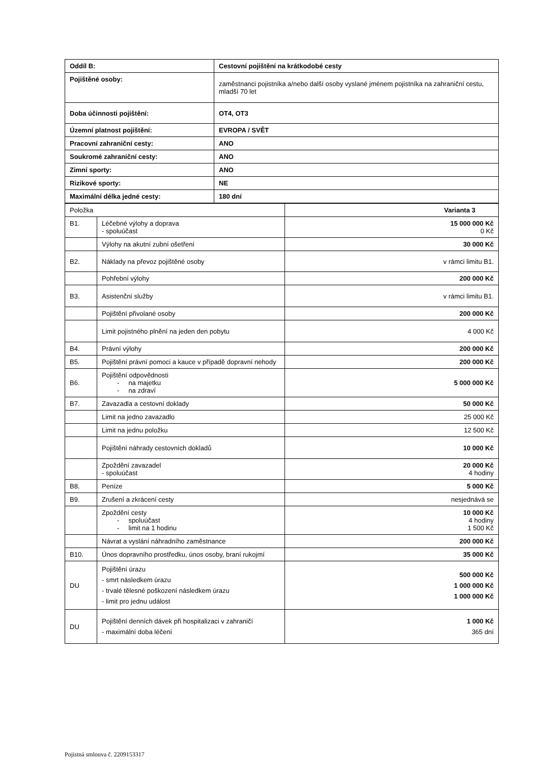| Oddíl B: | Cestovní pojištění na krátkodobé cesty |
| Pojištěné osoby: | zaměstnanci pojistníka a/nebo další osoby vyslané jménem pojistníka na zahraniční cestu, mladší 70 let |
| Doba účinnosti pojištění: | OT4, OT3 |
| Územní platnost pojištění: | EVROPA / SVĚT |
| Pracovní zahraniční cesty: | ANO |
| Soukromé zahraniční cesty: | ANO |
| Zimní sporty: | ANO |
| Rizikové sporty: | NE |
| Maximální délka jedné cesty: | 180 dní |
| Položka | | Varianta 3 |
| B1. | Léčebné výlohy a doprava - spoluúčast | 15 000 000 Kč 0 Kč |
| | Výlohy na akutní zubní ošetření | 30 000 Kč |
| B2. | Náklady na převoz pojištěné osoby | v rámci limitu B1. |
| | Pohřební výlohy | 200 000 Kč |
| B3. | Asistenční služby | v rámci limitu B1. |
| | Pojištění přivolané osoby | 200 000 Kč |
| | Limit pojistného plnění na jeden den pobytu | 4 000 Kč |
| B4. | Právní výlohy | 200 000 Kč |
| B5. | Pojištění právní pomoci a kauce v případě dopravní nehody | 200 000 Kč |
| B6. | Pojištění odpovědnosti - na majetku - na zdraví | 5 000 000 Kč |
| B7. | Zavazadla a cestovní doklady | 50 000 Kč |
| | Limit na jedno zavazadlo | 25 000 Kč |
| | Limit na jednu položku | 12 500 Kč |
| | Pojištění náhrady cestovních dokladů | 10 000 Kč |
| | Zpoždění zavazadel - spoluúčast | 20 000 Kč 4 hodiny |
| B8. | Peníze | 5 000 Kč |
| B9. | Zrušení a zkrácení cesty | nesjednává se |
| | Zpoždění cesty - spoluúčast - limit na 1 hodinu | 10 000 Kč 4 hodiny 1 500 Kč |
| | Návrat a vyslání náhradního zaměstnance | 200 000 Kč |
| B10. | Únos dopravního prostředku, únos osoby, braní rukojmí | 35 000 Kč |
| DU | Pojištění úrazu - smrt následkem úrazu - trvalé tělesné poškození následkem úrazu - limit pro jednu událost | 500 000 Kč 1 000 000 Kč 1 000 000 Kč |
| DU | Pojištění denních dávek při hospitalizaci v zahraničí - maximální doba léčení | 1 000 Kč 365 dní |
Pojistná smlouva č. 2209153317